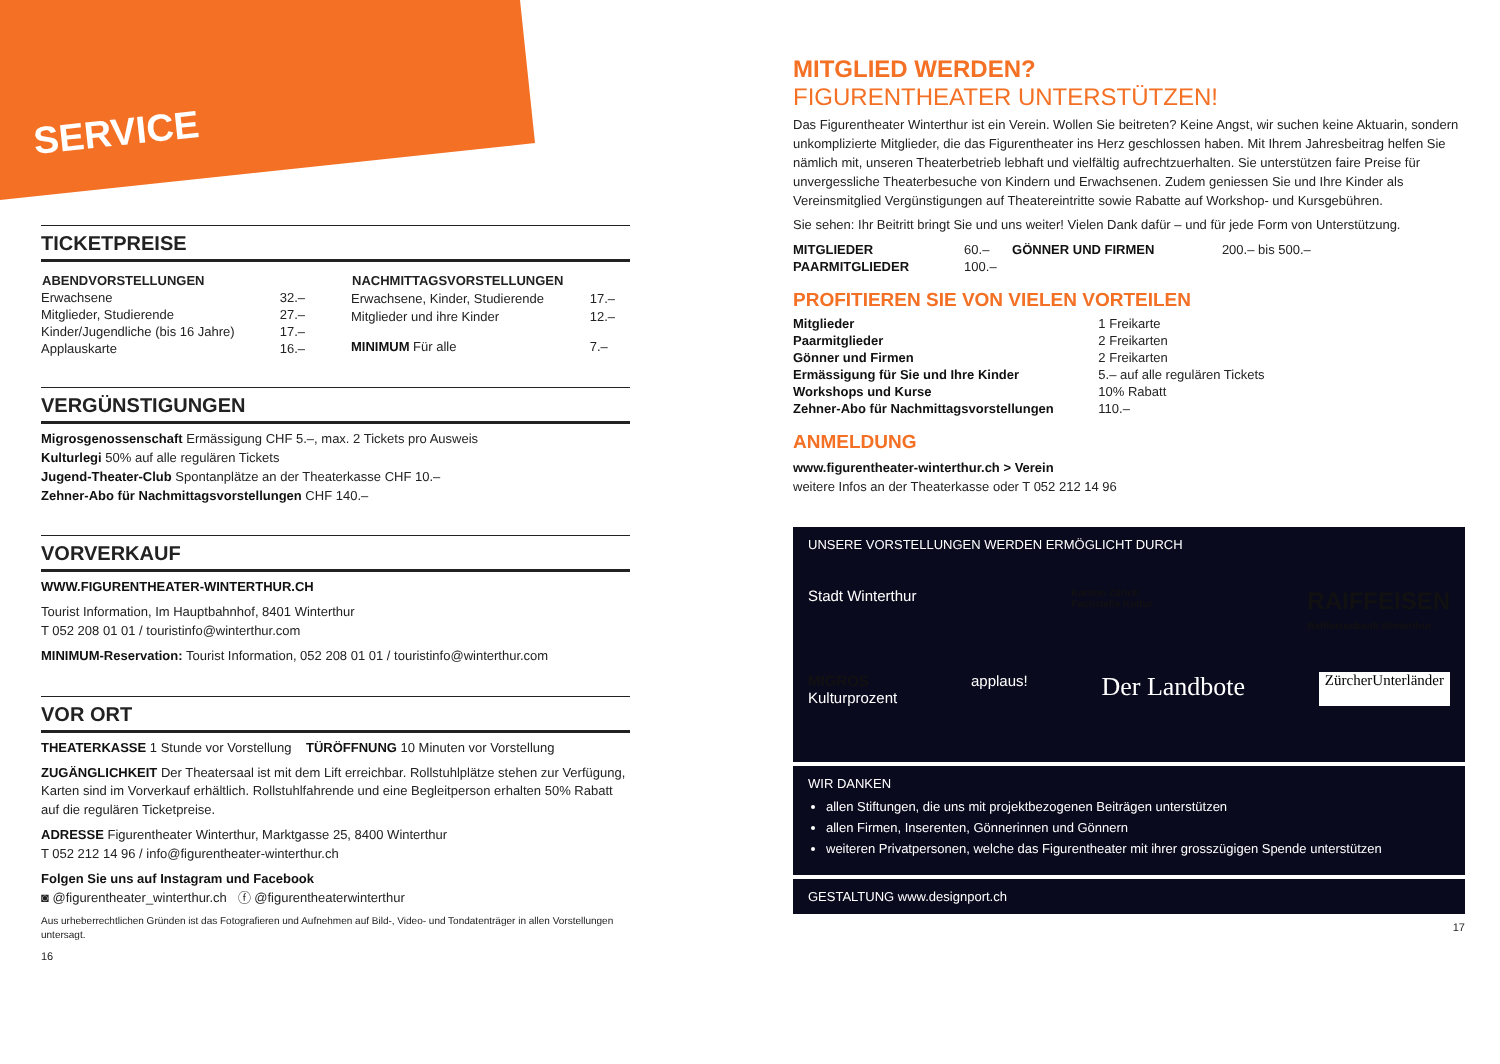SERVICE
TICKETPREISE
| ABENDVORSTELLUNGEN | |
| --- | --- |
| Erwachsene | 32.– |
| Mitglieder, Studierende | 27.– |
| Kinder/Jugendliche (bis 16 Jahre) | 17.– |
| Applauskarte | 16.– |
| NACHMITTAGSVORSTELLUNGEN | |
| --- | --- |
| Erwachsene, Kinder, Studierende | 17.– |
| Mitglieder und ihre Kinder | 12.– |
| MINIMUM Für alle | 7.– |
VERGÜNSTIGUNGEN
Migrosgenossenschaft Ermässigung CHF 5.–, max. 2 Tickets pro Ausweis
Kulturlegi 50% auf alle regulären Tickets
Jugend-Theater-Club Spontanplätze an der Theaterkasse CHF 10.–
Zehner-Abo für Nachmittagsvorstellungen CHF 140.–
VORVERKAUF
WWW.FIGURENTHEATER-WINTERTHUR.CH
Tourist Information, Im Hauptbahnhof, 8401 Winterthur
T 052 208 01 01 / touristinfo@winterthur.com
MINIMUM-Reservation: Tourist Information, 052 208 01 01 / touristinfo@winterthur.com
VOR ORT
THEATERKASSE 1 Stunde vor Vorstellung TÜRÖFFNUNG 10 Minuten vor Vorstellung
ZUGÄNGLICHKEIT Der Theatersaal ist mit dem Lift erreichbar. Rollstuhlplätze stehen zur Verfügung, Karten sind im Vorverkauf erhältlich. Rollstuhlfahrende und eine Begleitperson erhalten 50% Rabatt auf die regulären Ticketpreise.
ADRESSE Figurentheater Winterthur, Marktgasse 25, 8400 Winterthur
T 052 212 14 96 / info@figurentheater-winterthur.ch
Folgen Sie uns auf Instagram und Facebook
◙ @figurentheater_winterthur.ch ⓕ @figurentheaterwinterthur
Aus urheberrechtlichen Gründen ist das Fotografieren und Aufnehmen auf Bild-, Video- und Tondatenträger in allen Vorstellungen untersagt.
16
MITGLIED WERDEN?
FIGURENTHEATER UNTERSTÜTZEN!
Das Figurentheater Winterthur ist ein Verein. Wollen Sie beitreten? Keine Angst, wir suchen keine Aktuarin, sondern unkomplizierte Mitglieder, die das Figurentheater ins Herz geschlossen haben. Mit Ihrem Jahresbeitrag helfen Sie nämlich mit, unseren Theaterbetrieb lebhaft und vielfältig aufrechtzuerhalten. Sie unterstützen faire Preise für unvergessliche Theaterbesuche von Kindern und Erwachsenen. Zudem geniessen Sie und Ihre Kinder als Vereinsmitglied Vergünstigungen auf Theatereintritte sowie Rabatte auf Workshop- und Kursgebühren.
Sie sehen: Ihr Beitritt bringt Sie und uns weiter! Vielen Dank dafür – und für jede Form von Unterstützung.
| MITGLIEDER | 60.– | GÖNNER UND FIRMEN | 200.– bis 500.– |
| PAARMITGLIEDER | 100.– | | |
PROFITIEREN SIE VON VIELEN VORTEILEN
| Mitglieder | 1 Freikarte |
| Paarmitglieder | 2 Freikarten |
| Gönner und Firmen | 2 Freikarten |
| Ermässigung für Sie und Ihre Kinder | 5.– auf alle regulären Tickets |
| Workshops und Kurse | 10% Rabatt |
| Zehner-Abo für Nachmittagsvorstellungen | 110.– |
ANMELDUNG
www.figurentheater-winterthur.ch > Verein
weitere Infos an der Theaterkasse oder T 052 212 14 96
UNSERE VORSTELLUNGEN WERDEN ERMÖGLICHT DURCH
Stadt Winterthur Kanton Zürich
Fachstelle Kultur RAIFFEISEN
Raiffeisenbank Winterthur
MIGROS
Kulturprozent applaus! Der Landbote ZürcherUnterländer
WIR DANKEN
allen Stiftungen, die uns mit projektbezogenen Beiträgen unterstützen
allen Firmen, Inserenten, Gönnerinnen und Gönnern
weiteren Privatpersonen, welche das Figurentheater mit ihrer grosszügigen Spende unterstützen
GESTALTUNG www.designport.ch
17